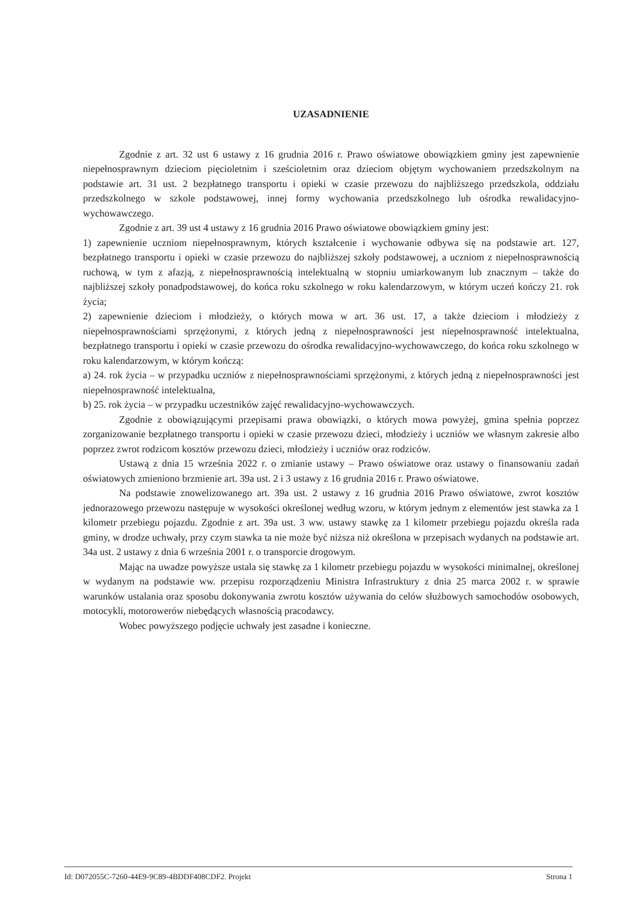UZASADNIENIE
Zgodnie z art. 32 ust 6 ustawy z 16 grudnia 2016 r. Prawo oświatowe obowiązkiem gminy jest zapewnienie niepełnosprawnym dzieciom pięcioletnim i sześcioletnim oraz dzieciom objętym wychowaniem przedszkolnym na podstawie art. 31 ust. 2 bezpłatnego transportu i opieki w czasie przewozu do najbliższego przedszkola, oddziału przedszkolnego w szkole podstawowej, innej formy wychowania przedszkolnego lub ośrodka rewalidacyjno-wychowawczego.
Zgodnie z art. 39 ust 4 ustawy z 16 grudnia 2016 Prawo oświatowe obowiązkiem gminy jest:
1) zapewnienie uczniom niepełnosprawnym, których kształcenie i wychowanie odbywa się na podstawie art. 127, bezpłatnego transportu i opieki w czasie przewozu do najbliższej szkoły podstawowej, a uczniom z niepełnosprawnością ruchową, w tym z afazją, z niepełnosprawnością intelektualną w stopniu umiarkowanym lub znacznym – także do najbliższej szkoły ponadpodstawowej, do końca roku szkolnego w roku kalendarzowym, w którym uczeń kończy 21. rok życia;
2) zapewnienie dzieciom i młodzieży, o których mowa w art. 36 ust. 17, a także dzieciom i młodzieży z niepełnosprawnościami sprzężonymi, z których jedną z niepełnosprawności jest niepełnosprawność intelektualna, bezpłatnego transportu i opieki w czasie przewozu do ośrodka rewalidacyjno-wychowawczego, do końca roku szkolnego w roku kalendarzowym, w którym kończą:
a) 24. rok życia – w przypadku uczniów z niepełnosprawnościami sprzężonymi, z których jedną z niepełnosprawności jest niepełnosprawność intelektualna,
b) 25. rok życia – w przypadku uczestników zajęć rewalidacyjno-wychowawczych.
Zgodnie z obowiązującymi przepisami prawa obowiązki, o których mowa powyżej, gmina spełnia poprzez zorganizowanie bezpłatnego transportu i opieki w czasie przewozu dzieci, młodzieży i uczniów we własnym zakresie albo poprzez zwrot rodzicom kosztów przewozu dzieci, młodzieży i uczniów oraz rodziców.
Ustawą z dnia 15 września 2022 r. o zmianie ustawy – Prawo oświatowe oraz ustawy o finansowaniu zadań oświatowych zmieniono brzmienie art. 39a ust. 2 i 3 ustawy z 16 grudnia 2016 r. Prawo oświatowe.
Na podstawie znowelizowanego art. 39a ust. 2 ustawy z 16 grudnia 2016 Prawo oświatowe, zwrot kosztów jednorazowego przewozu następuje w wysokości określonej według wzoru, w którym jednym z elementów jest stawka za 1 kilometr przebiegu pojazdu. Zgodnie z art. 39a ust. 3 ww. ustawy stawkę za 1 kilometr przebiegu pojazdu określa rada gminy, w drodze uchwały, przy czym stawka ta nie może być niższa niż określona w przepisach wydanych na podstawie art. 34a ust. 2 ustawy z dnia 6 września 2001 r. o transporcie drogowym.
Mając na uwadze powyższe ustala się stawkę za 1 kilometr przebiegu pojazdu w wysokości minimalnej, określonej w wydanym na podstawie ww. przepisu rozporządzeniu Ministra Infrastruktury z dnia 25 marca 2002 r. w sprawie warunków ustalania oraz sposobu dokonywania zwrotu kosztów używania do celów służbowych samochodów osobowych, motocykli, motorowerów niebędących własnością pracodawcy.
Wobec powyższego podjęcie uchwały jest zasadne i konieczne.
Id: D072055C-7260-44E9-9C89-4BDDF408CDF2. Projekt Strona 1